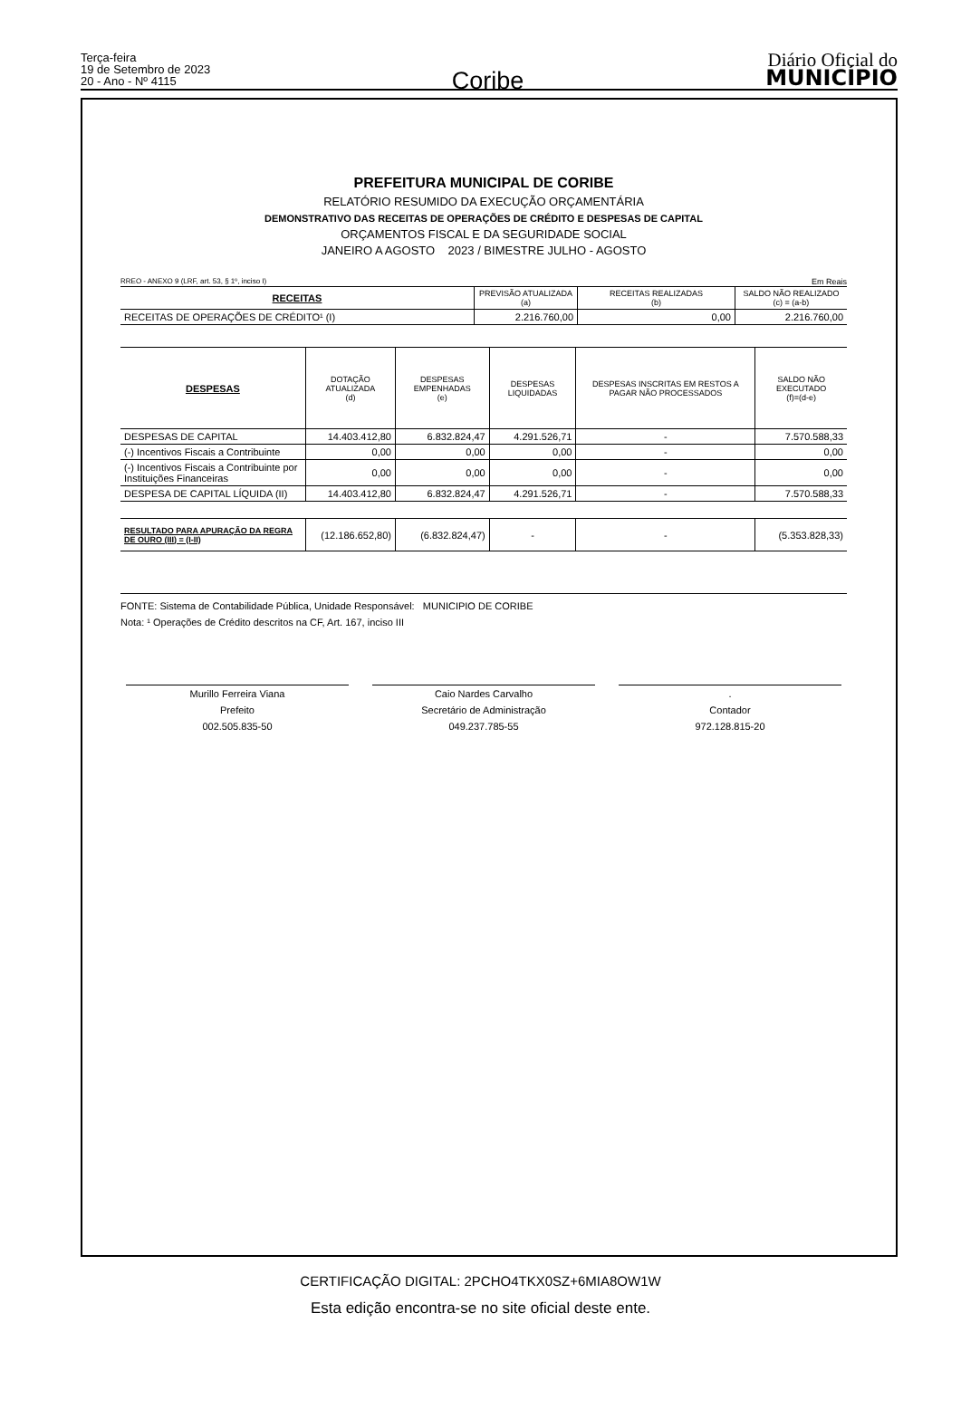Terça-feira
19 de Setembro de 2023
20 - Ano - Nº 4115
Coribe
Diário Oficial do
MUNICÍPIO
PREFEITURA MUNICIPAL DE CORIBE
RELATÓRIO RESUMIDO DA EXECUÇÃO ORÇAMENTÁRIA
DEMONSTRATIVO DAS RECEITAS DE OPERAÇÕES DE CRÉDITO E DESPESAS DE CAPITAL
ORÇAMENTOS FISCAL E DA SEGURIDADE SOCIAL
JANEIRO A AGOSTO 2023 / BIMESTRE JULHO - AGOSTO
RREO - ANEXO 9 (LRF, art. 53, § 1º, inciso I) Em Reais
| RECEITAS | PREVISÃO ATUALIZADA (a) | RECEITAS REALIZADAS (b) | SALDO NÃO REALIZADO (c) = (a-b) |
| --- | --- | --- | --- |
| RECEITAS DE OPERAÇÕES DE CRÉDITO¹ (I) | 2.216.760,00 | 0,00 | 2.216.760,00 |
| DESPESAS | DOTAÇÃO ATUALIZADA (d) | DESPESAS EMPENHADAS (e) | DESPESAS LIQUIDADAS | DESPESAS INSCRITAS EM RESTOS A PAGAR NÃO PROCESSADOS | SALDO NÃO EXECUTADO (f)=(d-e) |
| --- | --- | --- | --- | --- | --- |
| DESPESAS DE CAPITAL | 14.403.412,80 | 6.832.824,47 | 4.291.526,71 | - | 7.570.588,33 |
| (-) Incentivos Fiscais a Contribuinte | 0,00 | 0,00 | 0,00 | - | 0,00 |
| (-) Incentivos Fiscais a Contribuinte por Instituições Financeiras | 0,00 | 0,00 | 0,00 | - | 0,00 |
| DESPESA DE CAPITAL LÍQUIDA (II) | 14.403.412,80 | 6.832.824,47 | 4.291.526,71 | - | 7.570.588,33 |
| RESULTADO PARA APURAÇÃO DA REGRA DE OURO (III) = (I-II) | (12.186.652,80) | (6.832.824,47) | - | - | (5.353.828,33) |
FONTE: Sistema de Contabilidade Pública, Unidade Responsável: MUNICIPIO DE CORIBE
Nota: ¹ Operações de Crédito descritos na CF, Art. 167, inciso III
Murillo Ferreira Viana
Prefeito
002.505.835-50
Caio Nardes Carvalho
Secretário de Administração
049.237.785-55
.
Contador
972.128.815-20
CERTIFICAÇÃO DIGITAL: 2PCHO4TKX0SZ+6MIA8OW1W
Esta edição encontra-se no site oficial deste ente.